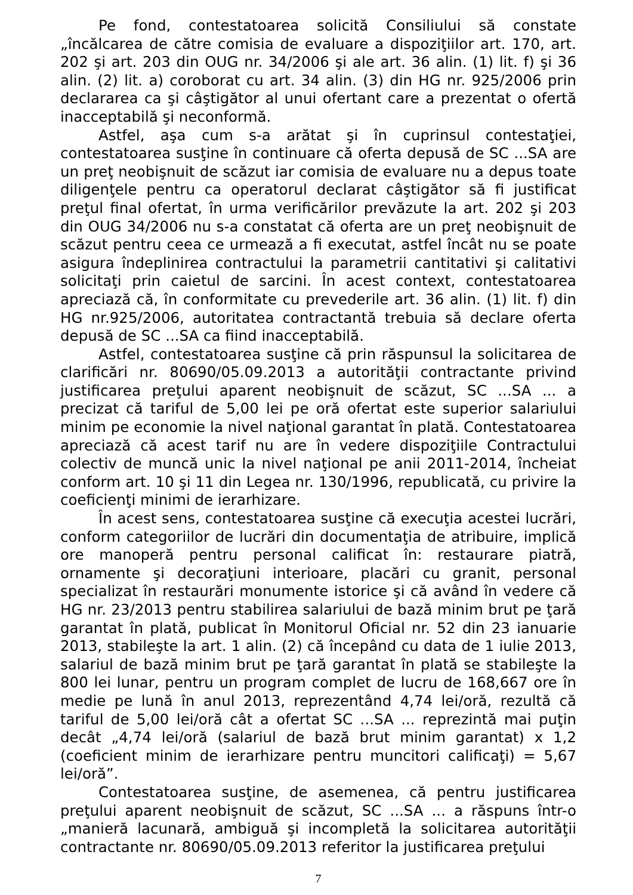Pe fond, contestatoarea solicită Consiliului să constate „încălcarea de către comisia de evaluare a dispoziţiilor art. 170, art. 202 şi art. 203 din OUG nr. 34/2006 şi ale art. 36 alin. (1) lit. f) şi 36 alin. (2) lit. a) coroborat cu art. 34 alin. (3) din HG nr. 925/2006 prin declararea ca şi câştigător al unui ofertant care a prezentat o ofertă inacceptabilă şi neconformă.
Astfel, aşa cum s-a arătat şi în cuprinsul contestaţiei, contestatoarea susţine în continuare că oferta depusă de SC ...SA are un preţ neobişnuit de scăzut iar comisia de evaluare nu a depus toate diligenţele pentru ca operatorul declarat câştigător să fi justificat preţul final ofertat, în urma verificărilor prevăzute la art. 202 şi 203 din OUG 34/2006 nu s-a constatat că oferta are un preţ neobişnuit de scăzut pentru ceea ce urmează a fi executat, astfel încât nu se poate asigura îndeplinirea contractului la parametrii cantitativi şi calitativi solicitaţi prin caietul de sarcini. În acest context, contestatoarea apreciază că, în conformitate cu prevederile art. 36 alin. (1) lit. f) din HG nr.925/2006, autoritatea contractantă trebuia să declare oferta depusă de SC ...SA ca fiind inacceptabilă.
Astfel, contestatoarea susţine că prin răspunsul la solicitarea de clarificări nr. 80690/05.09.2013 a autorităţii contractante privind justificarea preţului aparent neobişnuit de scăzut, SC ...SA ... a precizat că tariful de 5,00 lei pe oră ofertat este superior salariului minim pe economie la nivel naţional garantat în plată. Contestatoarea apreciază că acest tarif nu are în vedere dispoziţiile Contractului colectiv de muncă unic la nivel naţional pe anii 2011-2014, încheiat conform art. 10 şi 11 din Legea nr. 130/1996, republicată, cu privire la coeficienţi minimi de ierarhizare.
În acest sens, contestatoarea susţine că execuţia acestei lucrări, conform categoriilor de lucrări din documentaţia de atribuire, implică ore manoperă pentru personal calificat în: restaurare piatră, ornamente şi decoraţiuni interioare, placări cu granit, personal specializat în restaurări monumente istorice şi că având în vedere că HG nr. 23/2013 pentru stabilirea salariului de bază minim brut pe ţară garantat în plată, publicat în Monitorul Oficial nr. 52 din 23 ianuarie 2013, stabileşte la art. 1 alin. (2) că începând cu data de 1 iulie 2013, salariul de bază minim brut pe ţară garantat în plată se stabileşte la 800 lei lunar, pentru un program complet de lucru de 168,667 ore în medie pe lună în anul 2013, reprezentând 4,74 lei/oră, rezultă că tariful de 5,00 lei/oră cât a ofertat SC ...SA ... reprezintă mai puţin decât „4,74 lei/oră (salariul de bază brut minim garantat) x 1,2 (coeficient minim de ierarhizare pentru muncitori calificaţi) = 5,67 lei/oră”.
Contestatoarea susţine, de asemenea, că pentru justificarea preţului aparent neobişnuit de scăzut, SC ...SA ... a răspuns într-o „manieră lacunară, ambiguă şi incompletă la solicitarea autorităţii contractante nr. 80690/05.09.2013 referitor la justificarea preţului
7